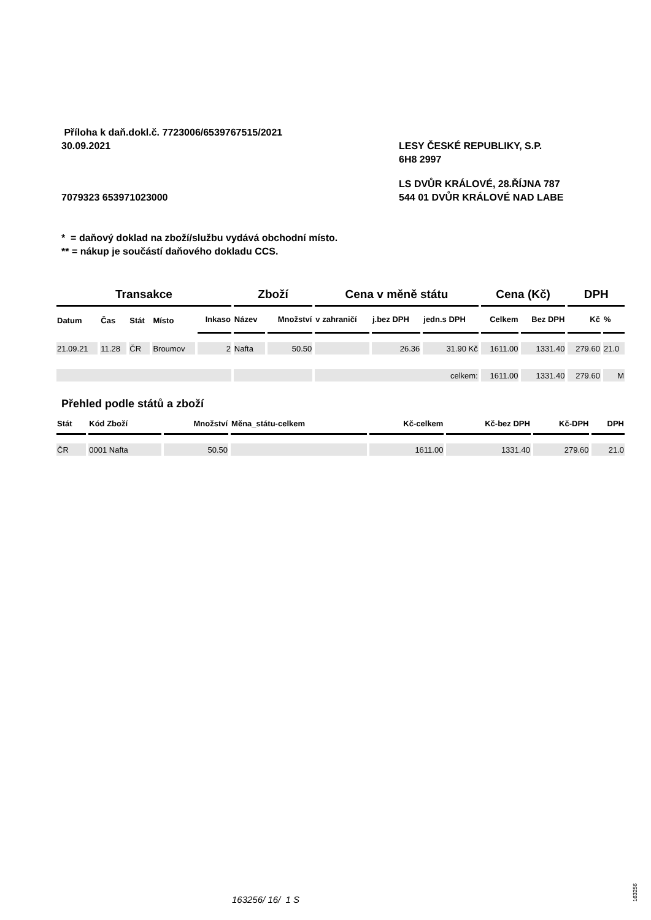Příloha k daň.dokl.č. 7723006/6539767515/2021
30.09.2021 LESY ČESKÉ REPUBLIKY, S.P.
6H8 2997
7079323 653971023000
LS DVŮR KRÁLOVÉ, 28.ŘÍJNA 787
544 01 DVŮR KRÁLOVÉ NAD LABE
* = daňový doklad na zboží/službu vydává obchodní místo.
** = nákup je součástí daňového dokladu CCS.
| Transakce | | | | | Zboží | | Cena v měně státu | | | Cena (Kč) | | DPH | |
| --- | --- | --- | --- | --- | --- | --- | --- | --- | --- | --- | --- | --- | --- |
| Datum | Čas | Stát | Místo | Inkaso | Název | Množství | v zahraničí | j.bez DPH | jedn.s DPH | Celkem | Bez DPH | Kč | % |
| 21.09.21 | 11.28 | ČR | Broumov | 2 | Nafta | 50.50 | | 26.36 | 31.90 Kč | 1611.00 | 1331.40 | 279.60 | 21.0 |
| | | | | | | | celkem: | | | 1611.00 | 1331.40 | 279.60 | M |
| Přehled podle států a zboží | | | | | | | |
| Stát | Kód Zboží | Množství | Měna_státu-celkem | Kč-celkem | Kč-bez DPH | Kč-DPH | DPH |
| ČR | 0001 Nafta | 50.50 | | 1611.00 | 1331.40 | 279.60 | 21.0 |
163256/ 16/ 1 S
163256